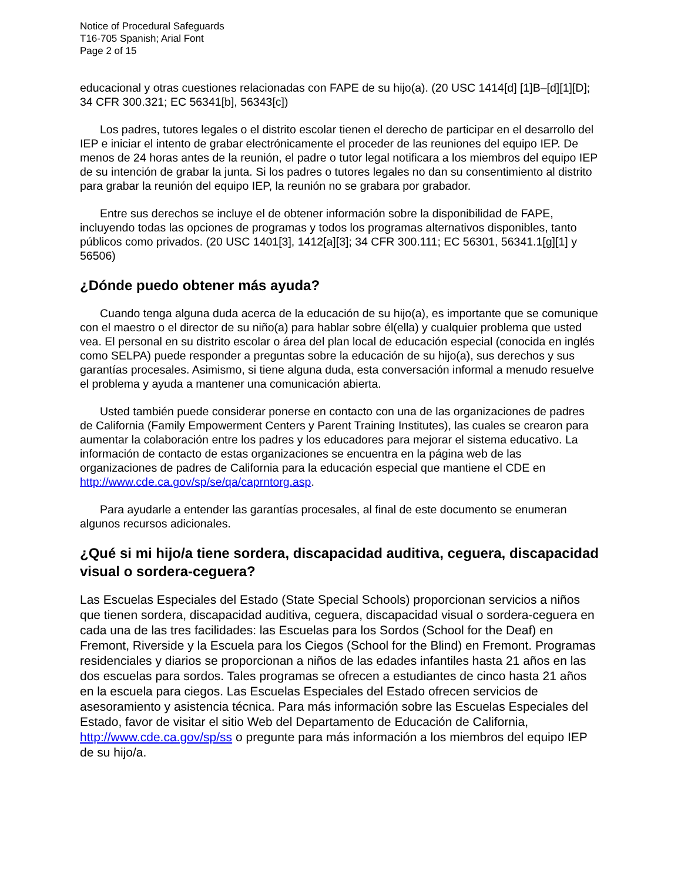Notice of Procedural Safeguards
T16-705 Spanish; Arial Font
Page 2 of 15
educacional y otras cuestiones relacionadas con FAPE de su hijo(a). (20 USC 1414[d] [1]B–[d][1][D]; 34 CFR 300.321; EC 56341[b], 56343[c])
Los padres, tutores legales o el distrito escolar tienen el derecho de participar en el desarrollo del IEP e iniciar el intento de grabar electrónicamente el proceder de las reuniones del equipo IEP. De menos de 24 horas antes de la reunión, el padre o tutor legal notificara a los miembros del equipo IEP de su intención de grabar la junta. Si los padres o tutores legales no dan su consentimiento al distrito para grabar la reunión del equipo IEP, la reunión no se grabara por grabador.
Entre sus derechos se incluye el de obtener información sobre la disponibilidad de FAPE, incluyendo todas las opciones de programas y todos los programas alternativos disponibles, tanto públicos como privados. (20 USC 1401[3], 1412[a][3]; 34 CFR 300.111; EC 56301, 56341.1[g][1] y 56506)
¿Dónde puedo obtener más ayuda?
Cuando tenga alguna duda acerca de la educación de su hijo(a), es importante que se comunique con el maestro o el director de su niño(a) para hablar sobre él(ella) y cualquier problema que usted vea. El personal en su distrito escolar o área del plan local de educación especial (conocida en inglés como SELPA) puede responder a preguntas sobre la educación de su hijo(a), sus derechos y sus garantías procesales. Asimismo, si tiene alguna duda, esta conversación informal a menudo resuelve el problema y ayuda a mantener una comunicación abierta.
Usted también puede considerar ponerse en contacto con una de las organizaciones de padres de California (Family Empowerment Centers y Parent Training Institutes), las cuales se crearon para aumentar la colaboración entre los padres y los educadores para mejorar el sistema educativo. La información de contacto de estas organizaciones se encuentra en la página web de las organizaciones de padres de California para la educación especial que mantiene el CDE en http://www.cde.ca.gov/sp/se/qa/caprntorg.asp.
Para ayudarle a entender las garantías procesales, al final de este documento se enumeran algunos recursos adicionales.
¿Qué si mi hijo/a tiene sordera, discapacidad auditiva, ceguera, discapacidad visual o sordera-ceguera?
Las Escuelas Especiales del Estado (State Special Schools) proporcionan servicios a niños que tienen sordera, discapacidad auditiva, ceguera, discapacidad visual o sordera-ceguera en cada una de las tres facilidades: las Escuelas para los Sordos (School for the Deaf) en Fremont, Riverside y la Escuela para los Ciegos (School for the Blind) en Fremont. Programas residenciales y diarios se proporcionan a niños de las edades infantiles hasta 21 años en las dos escuelas para sordos. Tales programas se ofrecen a estudiantes de cinco hasta 21 años en la escuela para ciegos. Las Escuelas Especiales del Estado ofrecen servicios de asesoramiento y asistencia técnica. Para más información sobre las Escuelas Especiales del Estado, favor de visitar el sitio Web del Departamento de Educación de California, http://www.cde.ca.gov/sp/ss o pregunte para más información a los miembros del equipo IEP de su hijo/a.